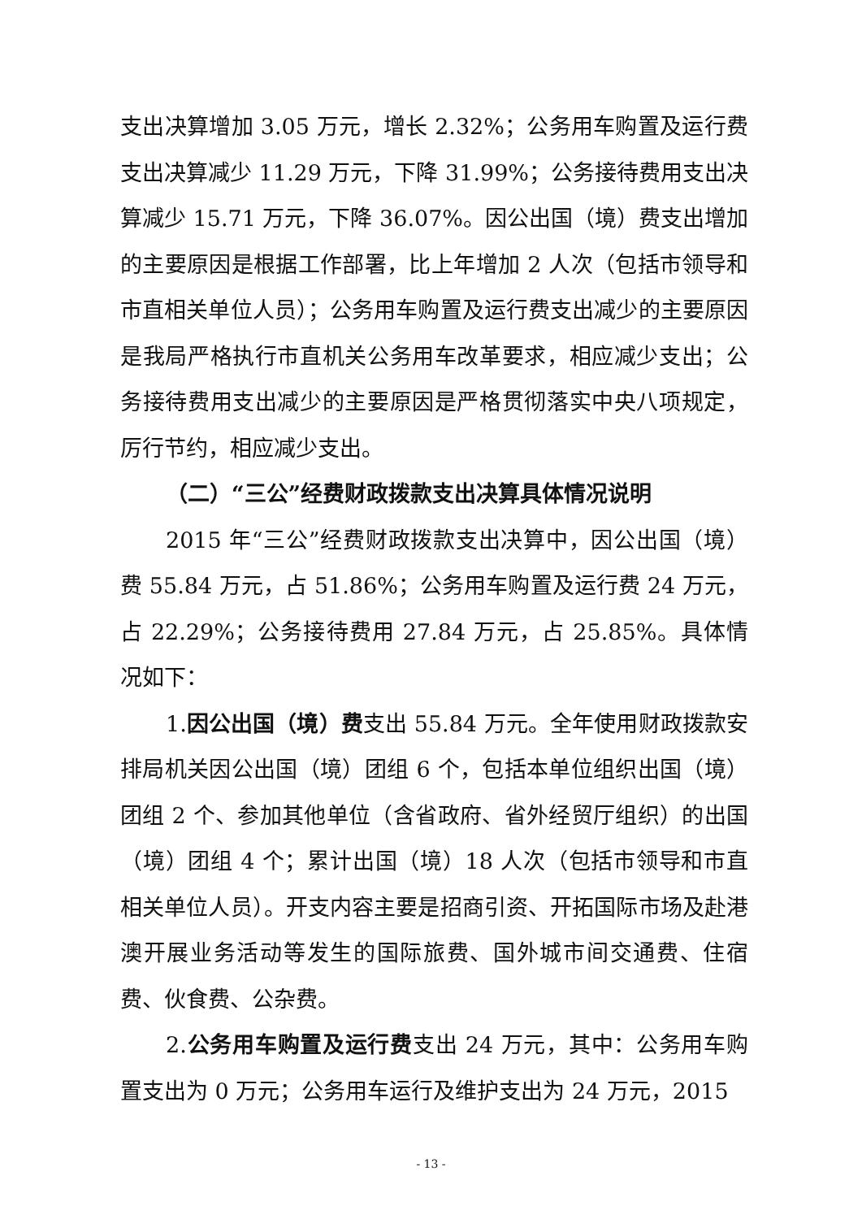支出决算增加 3.05 万元，增长 2.32%；公务用车购置及运行费支出决算减少 11.29 万元，下降 31.99%；公务接待费用支出决算减少 15.71 万元，下降 36.07%。因公出国（境）费支出增加的主要原因是根据工作部署，比上年增加 2 人次（包括市领导和市直相关单位人员）；公务用车购置及运行费支出减少的主要原因是我局严格执行市直机关公务用车改革要求，相应减少支出；公务接待费用支出减少的主要原因是严格贯彻落实中央八项规定，厉行节约，相应减少支出。
（二）“三公”经费财政拨款支出决算具体情况说明
2015 年“三公”经费财政拨款支出决算中，因公出国（境）费 55.84 万元，占 51.86%；公务用车购置及运行费 24 万元，占 22.29%；公务接待费用 27.84 万元，占 25.85%。具体情况如下：
1.因公出国（境）费支出 55.84 万元。全年使用财政拨款安排局机关因公出国（境）团组 6 个，包括本单位组织出国（境）团组 2 个、参加其他单位（含省政府、省外经贸厅组织）的出国（境）团组 4 个；累计出国（境）18 人次（包括市领导和市直相关单位人员）。开支内容主要是招商引资、开拓国际市场及赴港澳开展业务活动等发生的国际旅费、国外城市间交通费、住宿费、伙食费、公杂费。
2.公务用车购置及运行费支出 24 万元，其中：公务用车购置支出为 0 万元；公务用车运行及维护支出为 24 万元，2015
- 13 -